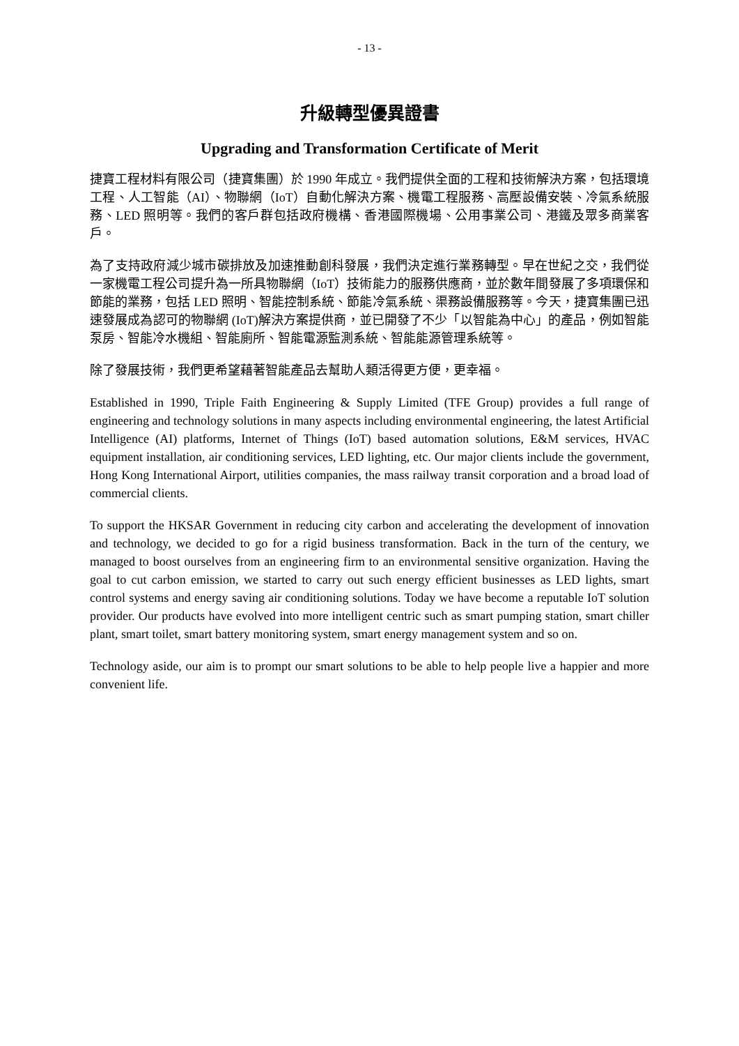- 13 -
升級轉型優異證書
Upgrading and Transformation Certificate of Merit
捷寶工程材料有限公司（捷寶集團）於 1990 年成立。我們提供全面的工程和技術解決方案，包括環境工程、人工智能（AI）、物聯網（IoT）自動化解決方案、機電工程服務、高壓設備安裝、冷氣系統服務、LED 照明等。我們的客戶群包括政府機構、香港國際機場、公用事業公司、港鐵及眾多商業客戶。
為了支持政府減少城市碳排放及加速推動創科發展，我們決定進行業務轉型。早在世紀之交，我們從一家機電工程公司提升為一所具物聯網（IoT）技術能力的服務供應商，並於數年間發展了多項環保和節能的業務，包括 LED 照明、智能控制系統、節能冷氣系統、渠務設備服務等。今天，捷寶集團已迅速發展成為認可的物聯網 (IoT)解決方案提供商，並已開發了不少「以智能為中心」的產品，例如智能泵房、智能冷水機組、智能廁所、智能電源監測系統、智能能源管理系統等。
除了發展技術，我們更希望藉著智能產品去幫助人類活得更方便，更幸福。
Established in 1990, Triple Faith Engineering & Supply Limited (TFE Group) provides a full range of engineering and technology solutions in many aspects including environmental engineering, the latest Artificial Intelligence (AI) platforms, Internet of Things (IoT) based automation solutions, E&M services, HVAC equipment installation, air conditioning services, LED lighting, etc. Our major clients include the government, Hong Kong International Airport, utilities companies, the mass railway transit corporation and a broad load of commercial clients.
To support the HKSAR Government in reducing city carbon and accelerating the development of innovation and technology, we decided to go for a rigid business transformation. Back in the turn of the century, we managed to boost ourselves from an engineering firm to an environmental sensitive organization. Having the goal to cut carbon emission, we started to carry out such energy efficient businesses as LED lights, smart control systems and energy saving air conditioning solutions. Today we have become a reputable IoT solution provider. Our products have evolved into more intelligent centric such as smart pumping station, smart chiller plant, smart toilet, smart battery monitoring system, smart energy management system and so on.
Technology aside, our aim is to prompt our smart solutions to be able to help people live a happier and more convenient life.